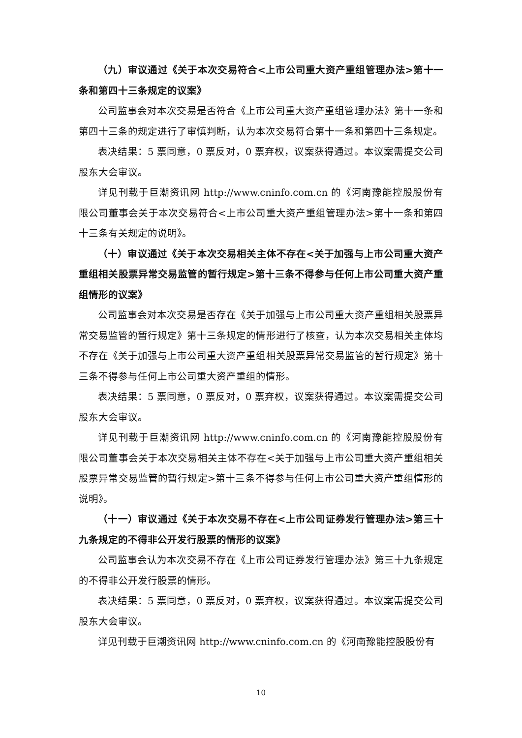（九）审议通过《关于本次交易符合<上市公司重大资产重组管理办法>第十一条和第四十三条规定的议案》
公司监事会对本次交易是否符合《上市公司重大资产重组管理办法》第十一条和第四十三条的规定进行了审慎判断，认为本次交易符合第十一条和第四十三条规定。
表决结果：5 票同意，0 票反对，0 票弃权，议案获得通过。本议案需提交公司股东大会审议。
详见刊载于巨潮资讯网 http://www.cninfo.com.cn 的《河南豫能控股股份有限公司董事会关于本次交易符合<上市公司重大资产重组管理办法>第十一条和第四十三条有关规定的说明》。
（十）审议通过《关于本次交易相关主体不存在<关于加强与上市公司重大资产重组相关股票异常交易监管的暂行规定>第十三条不得参与任何上市公司重大资产重组情形的议案》
公司监事会对本次交易是否存在《关于加强与上市公司重大资产重组相关股票异常交易监管的暂行规定》第十三条规定的情形进行了核查，认为本次交易相关主体均不存在《关于加强与上市公司重大资产重组相关股票异常交易监管的暂行规定》第十三条不得参与任何上市公司重大资产重组的情形。
表决结果：5 票同意，0 票反对，0 票弃权，议案获得通过。本议案需提交公司股东大会审议。
详见刊载于巨潮资讯网 http://www.cninfo.com.cn 的《河南豫能控股股份有限公司董事会关于本次交易相关主体不存在<关于加强与上市公司重大资产重组相关股票异常交易监管的暂行规定>第十三条不得参与任何上市公司重大资产重组情形的说明》。
（十一）审议通过《关于本次交易不存在<上市公司证券发行管理办法>第三十九条规定的不得非公开发行股票的情形的议案》
公司监事会认为本次交易不存在《上市公司证券发行管理办法》第三十九条规定的不得非公开发行股票的情形。
表决结果：5 票同意，0 票反对，0 票弃权，议案获得通过。本议案需提交公司股东大会审议。
详见刊载于巨潮资讯网 http://www.cninfo.com.cn 的《河南豫能控股股份有
10